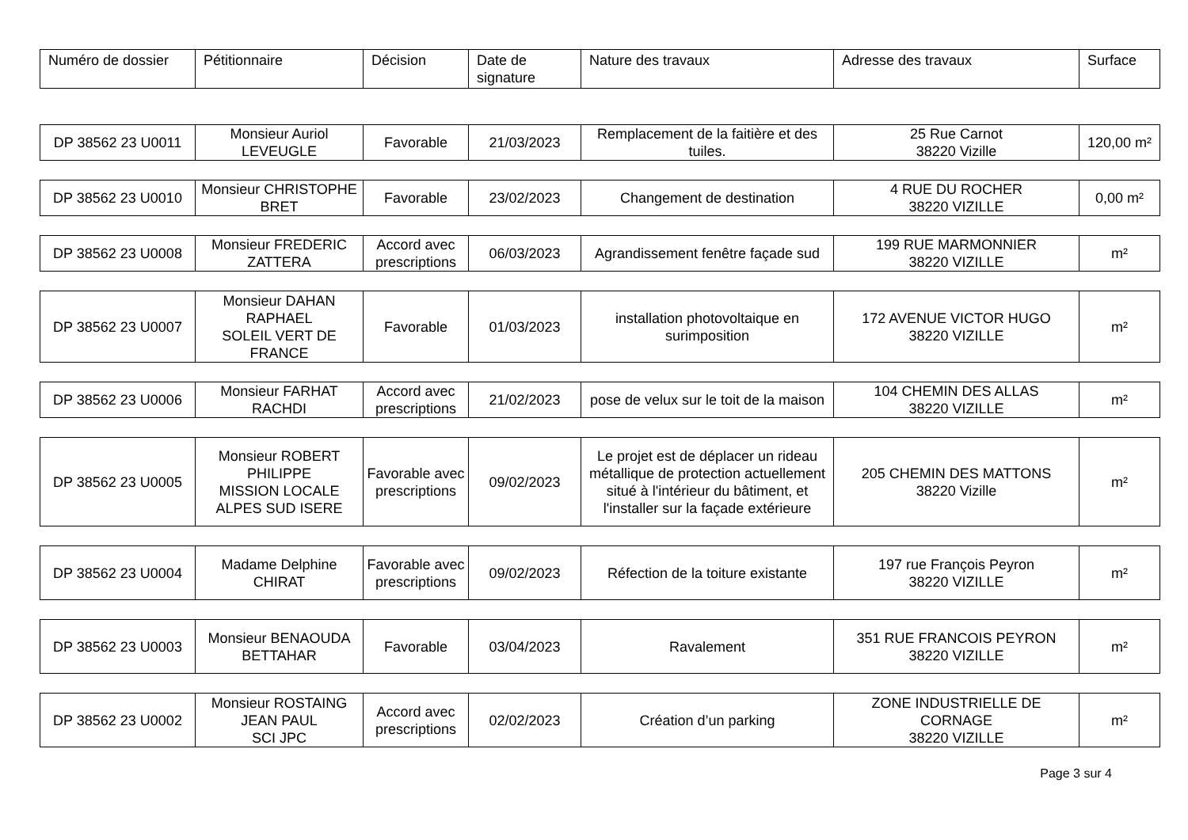| Numéro de dossier | Pétitionnaire | Décision | Date de signature | Nature des travaux | Adresse des travaux | Surface |
| --- | --- | --- | --- | --- | --- | --- |
| DP 38562 23 U0011 | Monsieur Auriol LEVEUGLE | Favorable | 21/03/2023 | Remplacement de la faitière et des tuiles. | 25 Rue Carnot 38220 Vizille | 120,00 m² |
| DP 38562 23 U0010 | Monsieur CHRISTOPHE BRET | Favorable | 23/02/2023 | Changement de destination | 4 RUE DU ROCHER 38220 VIZILLE | 0,00 m² |
| DP 38562 23 U0008 | Monsieur FREDERIC ZATTERA | Accord avec prescriptions | 06/03/2023 | Agrandissement fenêtre façade sud | 199 RUE MARMONNIER 38220 VIZILLE | m² |
| DP 38562 23 U0007 | Monsieur DAHAN RAPHAEL SOLEIL VERT DE FRANCE | Favorable | 01/03/2023 | installation photovoltaique en surimposition | 172 AVENUE VICTOR HUGO 38220 VIZILLE | m² |
| DP 38562 23 U0006 | Monsieur FARHAT RACHDI | Accord avec prescriptions | 21/02/2023 | pose de velux sur le toit de la maison | 104 CHEMIN DES ALLAS 38220 VIZILLE | m² |
| DP 38562 23 U0005 | Monsieur ROBERT PHILIPPE MISSION LOCALE ALPES SUD ISERE | Favorable avec prescriptions | 09/02/2023 | Le projet est de déplacer un rideau métallique de protection actuellement situé à l'intérieur du bâtiment, et l'installer sur la façade extérieure | 205 CHEMIN DES MATTONS 38220 Vizille | m² |
| DP 38562 23 U0004 | Madame Delphine CHIRAT | Favorable avec prescriptions | 09/02/2023 | Réfection de la toiture existante | 197 rue François Peyron 38220 VIZILLE | m² |
| DP 38562 23 U0003 | Monsieur BENAOUDA BETTAHAR | Favorable | 03/04/2023 | Ravalement | 351 RUE FRANCOIS PEYRON 38220 VIZILLE | m² |
| DP 38562 23 U0002 | Monsieur ROSTAING JEAN PAUL SCI JPC | Accord avec prescriptions | 02/02/2023 | Création d’un parking | ZONE INDUSTRIELLE DE CORNAGE 38220 VIZILLE | m² |
Page 3 sur 4